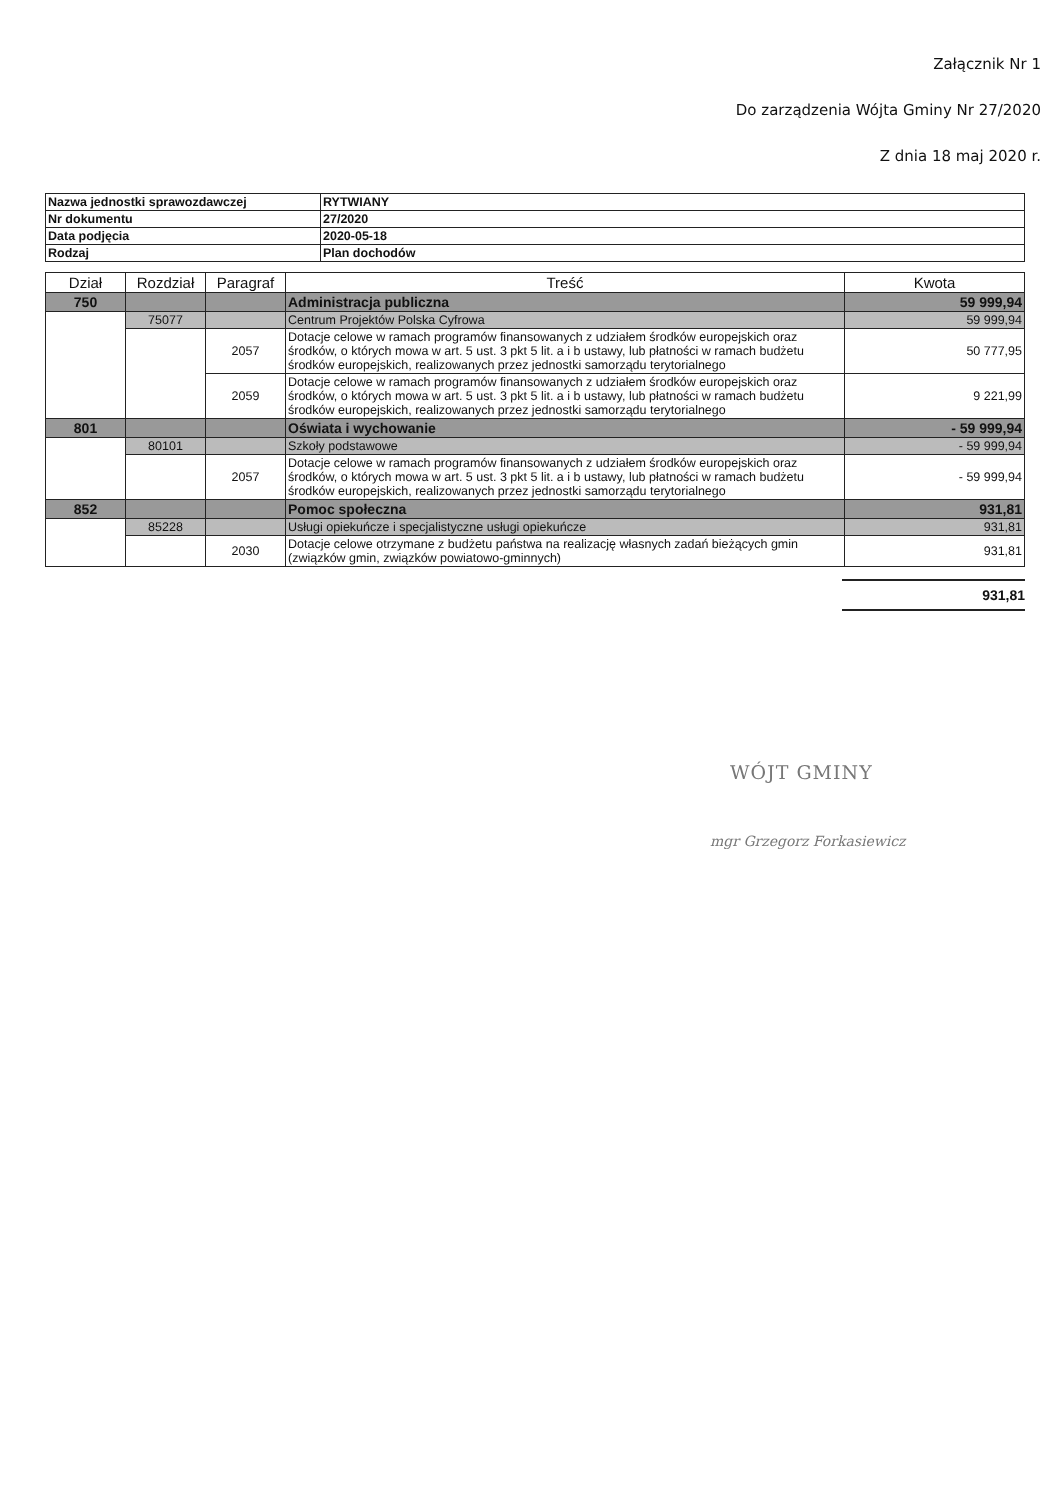Załącznik Nr 1
Do zarządzenia Wójta Gminy Nr 27/2020
Z dnia 18 maj 2020 r.
| Nazwa jednostki sprawozdawczej | RYTWIANY |
| Nr dokumentu | 27/2020 |
| Data podjęcia | 2020-05-18 |
| Rodzaj | Plan dochodów |
| Dział | Rozdział | Paragraf | Treść | Kwota |
| --- | --- | --- | --- | --- |
| 750 | | | Administracja publiczna | 59 999,94 |
| | 75077 | | Centrum Projektów Polska Cyfrowa | 59 999,94 |
| | | 2057 | Dotacje celowe w ramach programów finansowanych z udziałem środków europejskich oraz środków, o których mowa w art. 5 ust. 3 pkt 5 lit. a i b ustawy, lub płatności w ramach budżetu środków europejskich, realizowanych przez jednostki samorządu terytorialnego | 50 777,95 |
| | | 2059 | Dotacje celowe w ramach programów finansowanych z udziałem środków europejskich oraz środków, o których mowa w art. 5 ust. 3 pkt 5 lit. a i b ustawy, lub płatności w ramach budżetu środków europejskich, realizowanych przez jednostki samorządu terytorialnego | 9 221,99 |
| 801 | | | Oświata i wychowanie | - 59 999,94 |
| | 80101 | | Szkoły podstawowe | - 59 999,94 |
| | | 2057 | Dotacje celowe w ramach programów finansowanych z udziałem środków europejskich oraz środków, o których mowa w art. 5 ust. 3 pkt 5 lit. a i b ustawy, lub płatności w ramach budżetu środków europejskich, realizowanych przez jednostki samorządu terytorialnego | - 59 999,94 |
| 852 | | | Pomoc społeczna | 931,81 |
| | 85228 | | Usługi opiekuńcze i specjalistyczne usługi opiekuńcze | 931,81 |
| | | 2030 | Dotacje celowe otrzymane z budżetu państwa na realizację własnych zadań bieżących gmin (związków gmin, związków powiatowo-gminnych) | 931,81 |
931,81
WÓJT GMINY
mgr Grzegorz Forkasiewicz